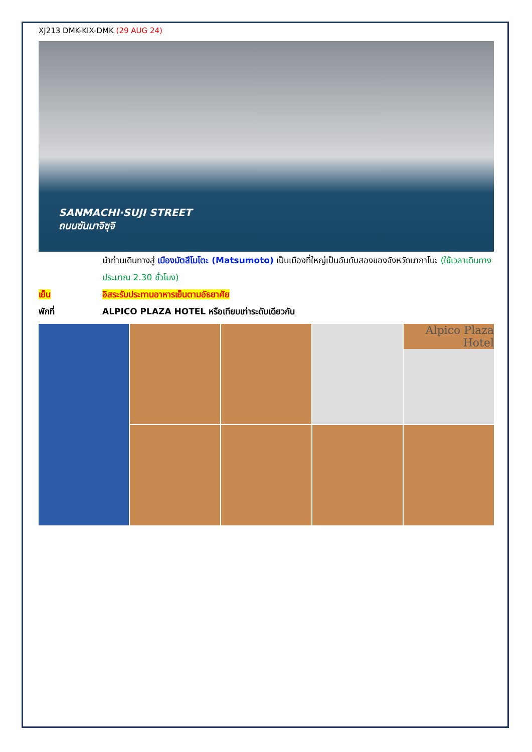XJ213 DMK-KIX-DMK (29 AUG 24)
SANMACHI·SUJI STREET
ถนนซันมาจิซุจิ
นำท่านเดินทางสู่ เมืองมัตสึโมโตะ (Matsumoto) เป็นเมืองที่ใหญ่เป็นอันดับสองของจังหวัดนากาโนะ (ใช้เวลาเดินทางประมาณ 2.30 ชั่วโมง)
เย็น อิสระรับประทานอาหารเย็นตามอัธยาศัย
พักที่ ALPICO PLAZA HOTEL หรือเทียบเท่าระดับเดียวกัน
Alpico Plaza Hotel